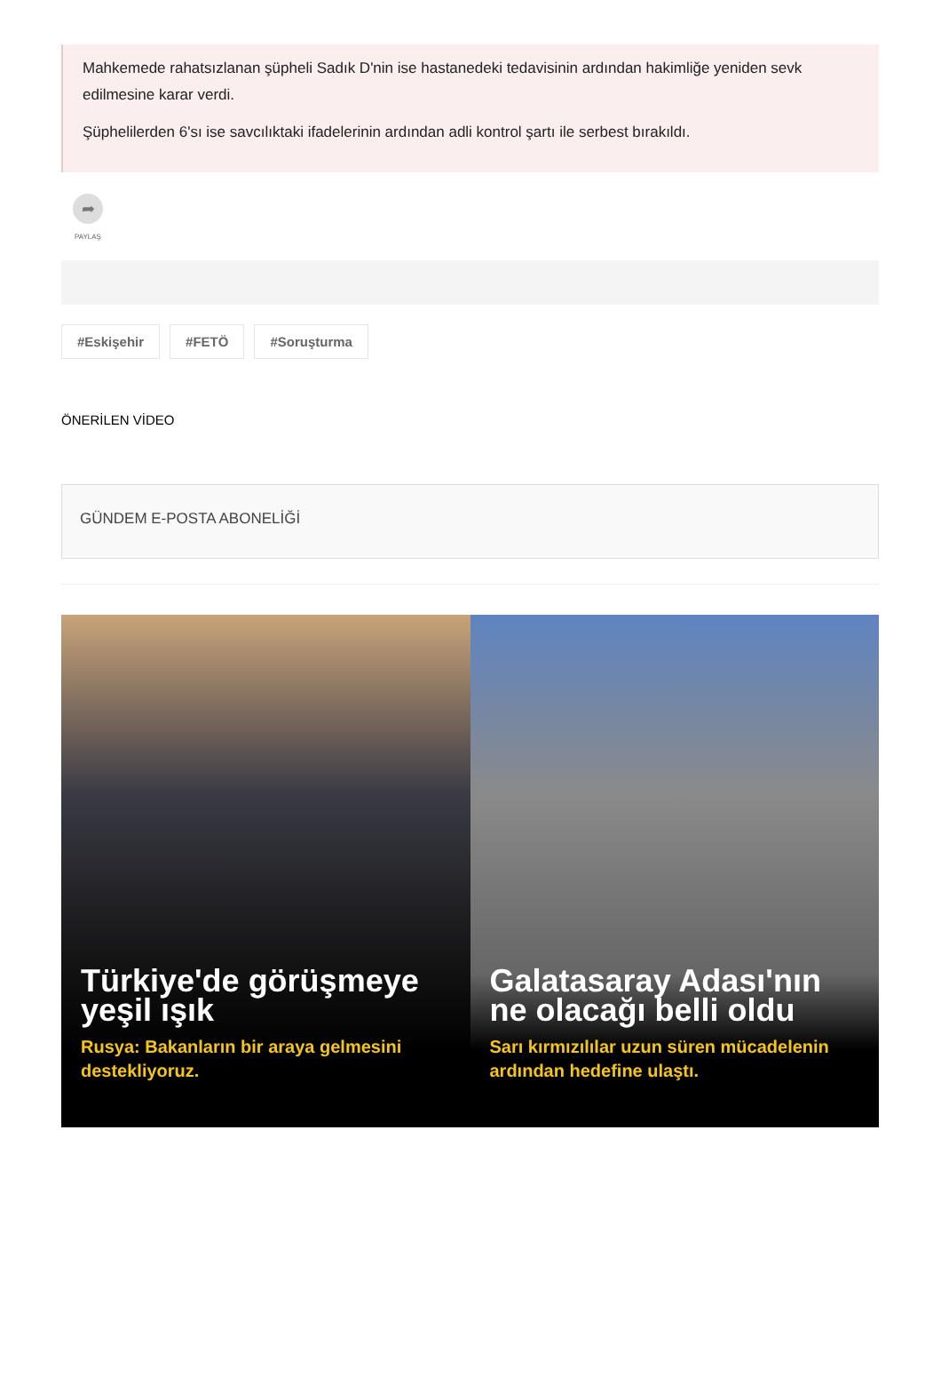Mahkemede rahatsızlanan şüpheli Sadık D'nin ise hastanedeki tedavisinin ardından hakimliğe yeniden sevk edilmesine karar verdi.
Şüphelilerden 6'sı ise savcılıktaki ifadelerinin ardından adli kontrol şartı ile serbest bırakıldı.
➦
PAYLAŞ
#Eskişehir #FETÖ #Soruşturma
ÖNERİLEN VİDEO
GÜNDEM E-POSTA ABONELİĞİ
Türkiye'de görüşmeye yeşil ışık
Rusya: Bakanların bir araya gelmesini destekliyoruz.
Galatasaray Adası'nın ne olacağı belli oldu
Sarı kırmızılılar uzun süren mücadelenin ardından hedefine ulaştı.